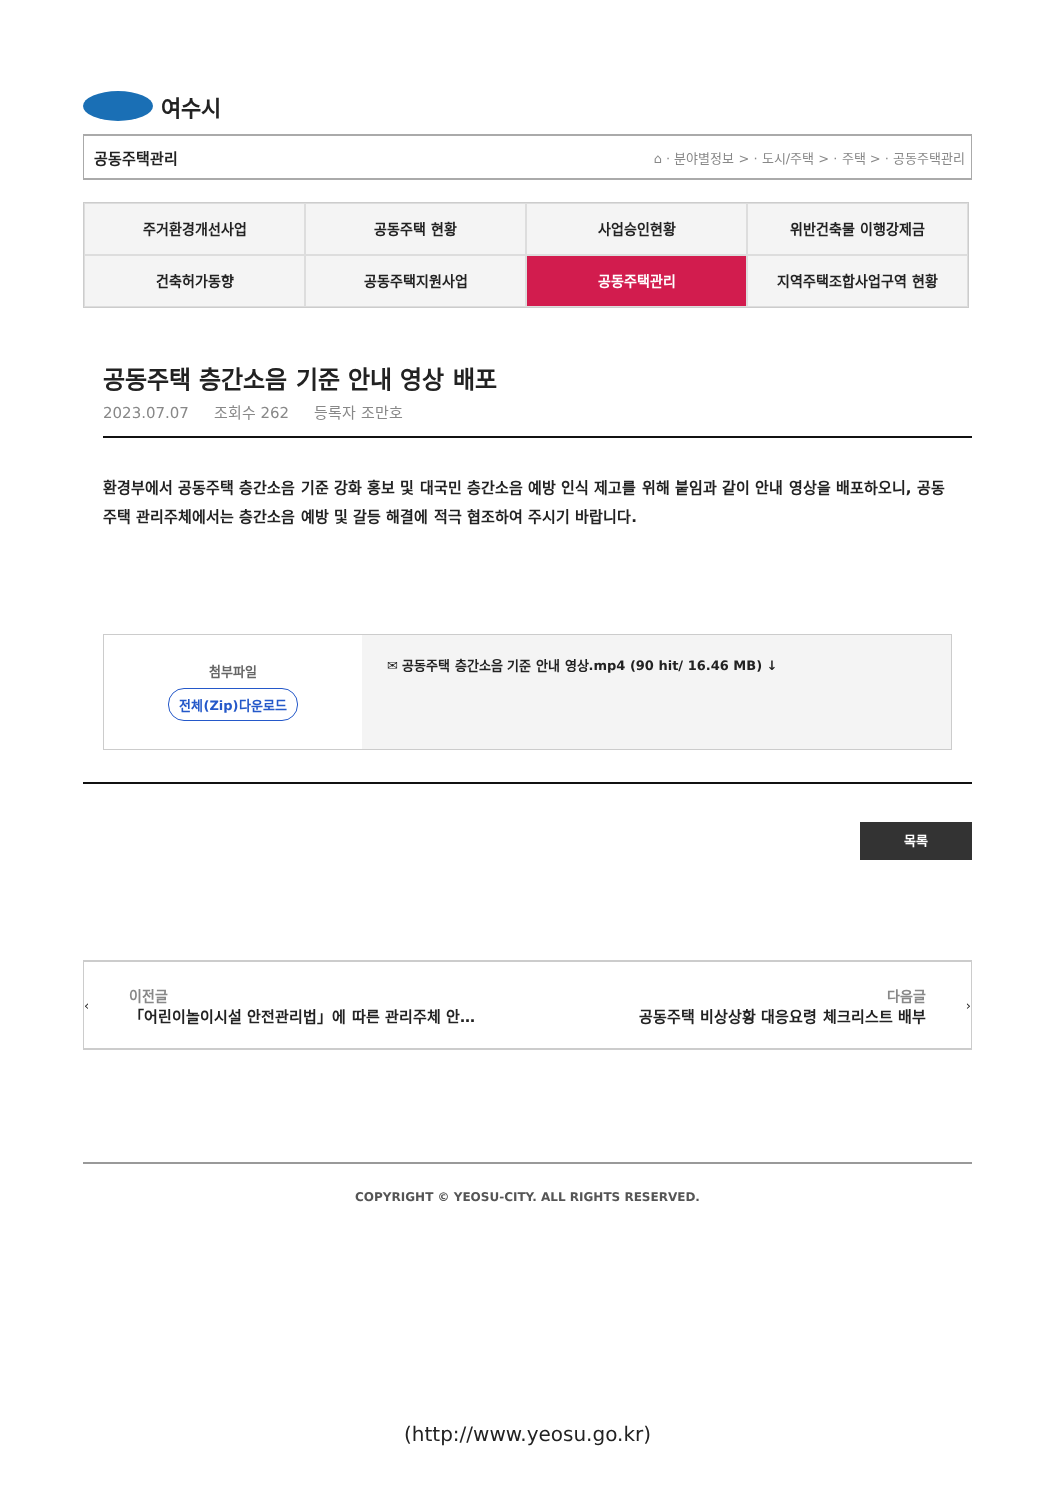여수시
공동주택관리 ⌂ · 분야별정보 > · 도시/주택 > · 주택 > · 공동주택관리
주거환경개선사업
공동주택 현황
사업승인현황
위반건축물 이행강제금
건축허가동향
공동주택지원사업
공동주택관리
지역주택조합사업구역 현황
공동주택 층간소음 기준 안내 영상 배포
2023.07.07 조회수 262 등록자 조만호
환경부에서 공동주택 층간소음 기준 강화 홍보 및 대국민 층간소음 예방 인식 제고를 위해 붙임과 같이 안내 영상을 배포하오니, 공동주택 관리주체에서는 층간소음 예방 및 갈등 해결에 적극 협조하여 주시기 바랍니다.
첨부파일
전체(Zip)다운로드
✉ 공동주택 층간소음 기준 안내 영상.mp4 (90 hit/ 16.46 MB) ↓
목록
‹
이전글
「어린이놀이시설 안전관리법」에 따른 관리주체 안…
다음글
공동주택 비상상황 대응요령 체크리스트 배부
›
COPYRIGHT © YEOSU-CITY. ALL RIGHTS RESERVED.
(http://www.yeosu.go.kr)